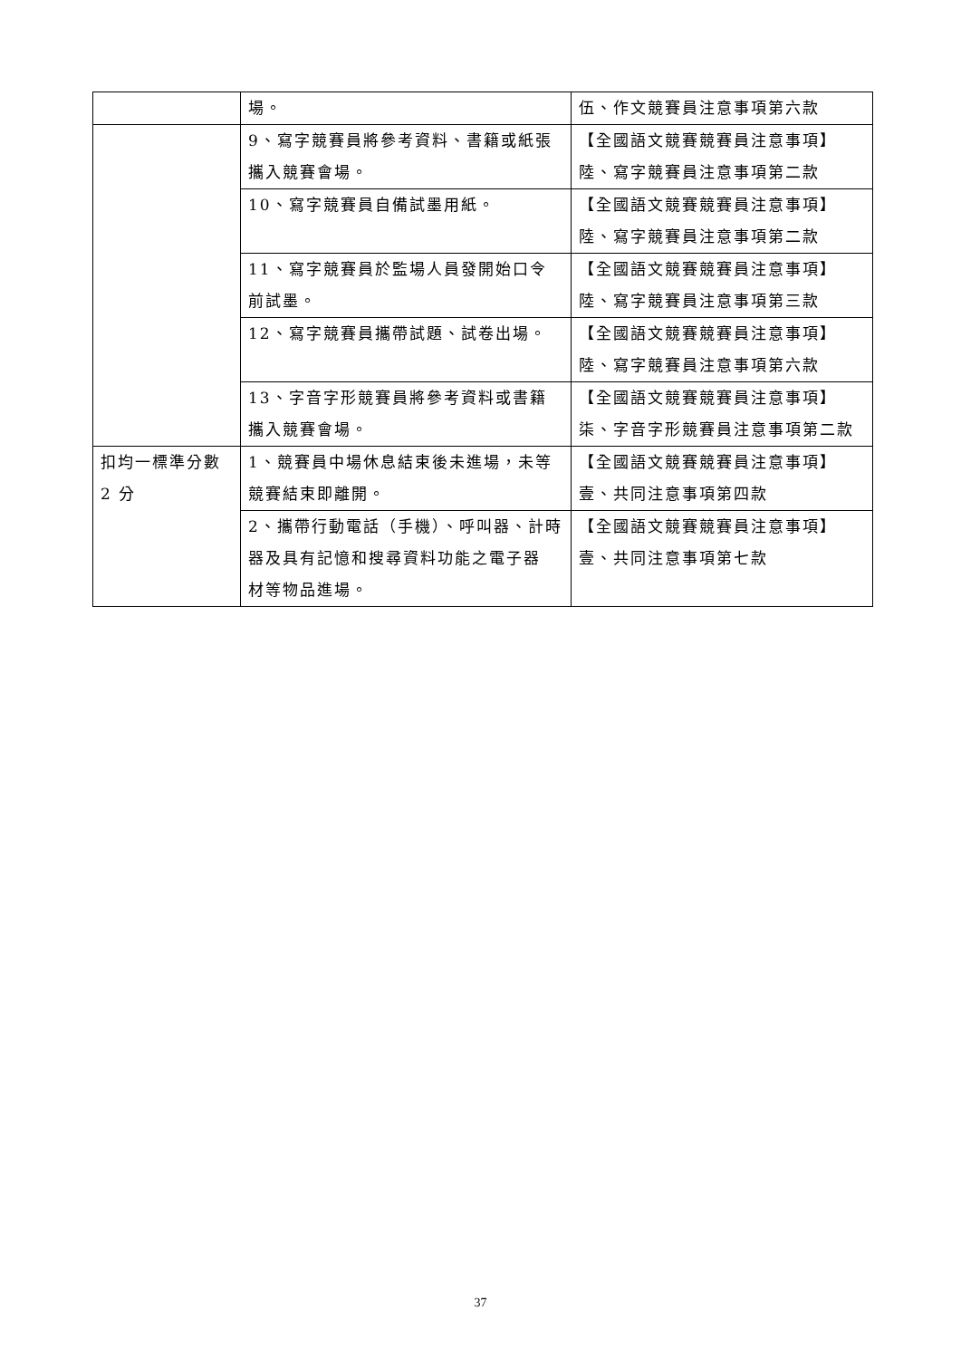| | 場。 | 伍、作文競賽員注意事項第六款 |
| | 9、寫字競賽員將參考資料、書籍或紙張攜入競賽會場。 | 【全國語文競賽競賽員注意事項】陸、寫字競賽員注意事項第二款 |
| | 10、寫字競賽員自備試墨用紙。 | 【全國語文競賽競賽員注意事項】陸、寫字競賽員注意事項第二款 |
| | 11、寫字競賽員於監場人員發開始口令前試墨。 | 【全國語文競賽競賽員注意事項】陸、寫字競賽員注意事項第三款 |
| | 12、寫字競賽員攜帶試題、試卷出場。 | 【全國語文競賽競賽員注意事項】陸、寫字競賽員注意事項第六款 |
| | 13、字音字形競賽員將參考資料或書籍攜入競賽會場。 | 【全國語文競賽競賽員注意事項】柒、字音字形競賽員注意事項第二款 |
| 扣均一標準分數 2 分 | 1、競賽員中場休息結束後未進場，未等競賽結束即離開。 | 【全國語文競賽競賽員注意事項】壹、共同注意事項第四款 |
| | 2、攜帶行動電話（手機）、呼叫器、計時器及具有記憶和搜尋資料功能之電子器 材等物品進場。 | 【全國語文競賽競賽員注意事項】壹、共同注意事項第七款 |
37